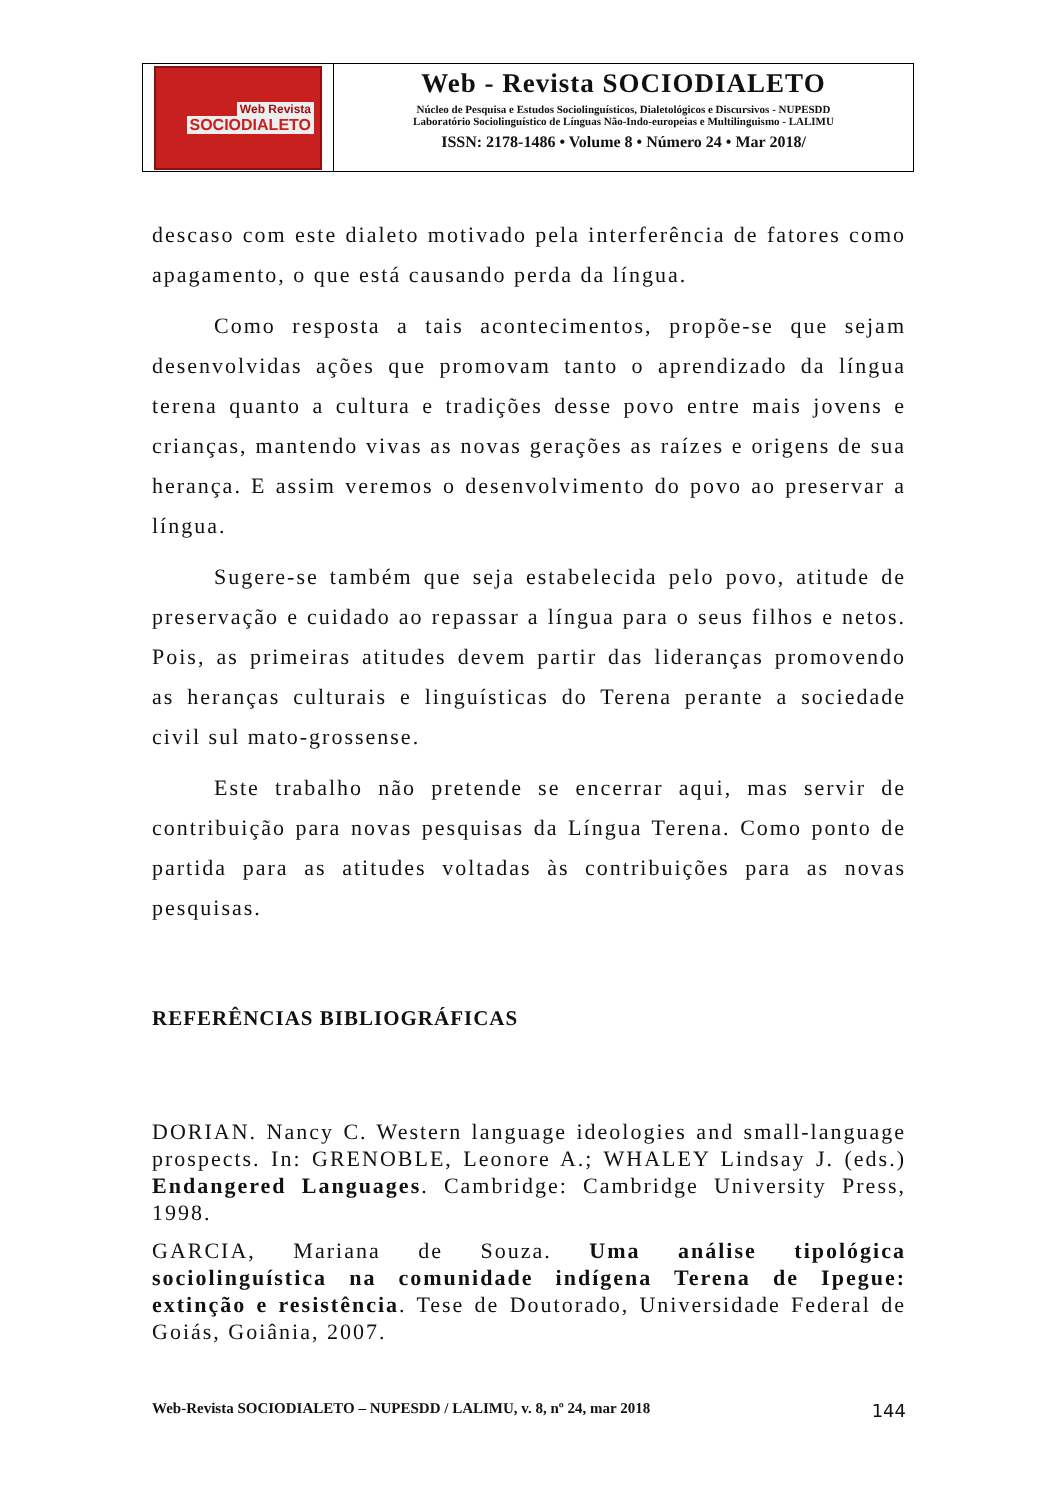Web Revista
SOCIODIALETO
Web - Revista SOCIODIALETO
Núcleo de Pesquisa e Estudos Sociolinguísticos, Dialetológicos e Discursivos - NUPESDD
Laboratório Sociolinguístico de Línguas Não-Indo-europeias e Multilinguismo - LALIMU
ISSN: 2178-1486 • Volume 8 • Número 24 • Mar 2018/
descaso com este dialeto motivado pela interferência de fatores como apagamento, o que está causando perda da língua.
Como resposta a tais acontecimentos, propõe-se que sejam desenvolvidas ações que promovam tanto o aprendizado da língua terena quanto a cultura e tradições desse povo entre mais jovens e crianças, mantendo vivas as novas gerações as raízes e origens de sua herança. E assim veremos o desenvolvimento do povo ao preservar a língua.
Sugere-se também que seja estabelecida pelo povo, atitude de preservação e cuidado ao repassar a língua para o seus filhos e netos. Pois, as primeiras atitudes devem partir das lideranças promovendo as heranças culturais e linguísticas do Terena perante a sociedade civil sul mato-grossense.
Este trabalho não pretende se encerrar aqui, mas servir de contribuição para novas pesquisas da Língua Terena. Como ponto de partida para as atitudes voltadas às contribuições para as novas pesquisas.
REFERÊNCIAS BIBLIOGRÁFICAS
DORIAN. Nancy C. Western language ideologies and small-language prospects. In: GRENOBLE, Leonore A.; WHALEY Lindsay J. (eds.) Endangered Languages. Cambridge: Cambridge University Press, 1998.
GARCIA, Mariana de Souza. Uma análise tipológica sociolinguística na comunidade indígena Terena de Ipegue: extinção e resistência. Tese de Doutorado, Universidade Federal de Goiás, Goiânia, 2007.
Web-Revista SOCIODIALETO – NUPESDD / LALIMU, v. 8, nº 24, mar 2018 144